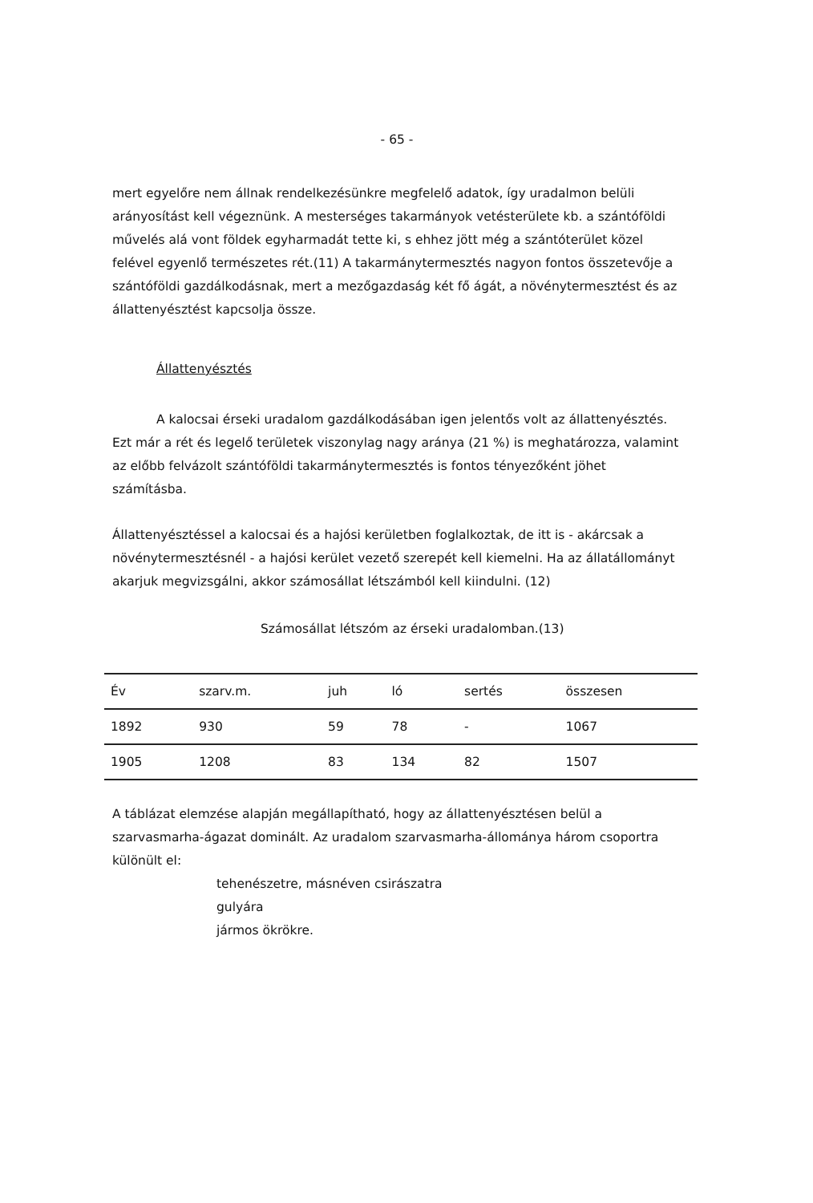- 65 -
mert egyelőre nem állnak rendelkezésünkre megfelelő adatok, így uradalmon belüli arányosítást kell végeznünk. A mesterséges takarmányok vetésterülete kb. a szántóföldi művelés alá vont földek egyharmadát tette ki, s ehhez jött még a szántóterület közel felével egyenlő természetes rét.(11) A takarmánytermesztés nagyon fontos összetevője a szántóföldi gazdálkodásnak, mert a mezőgazdaság két fő ágát, a növénytermesztést és az állattenyésztést kapcsolja össze.
Állattenyésztés
A kalocsai érseki uradalom gazdálkodásában igen jelentős volt az állattenyésztés. Ezt már a rét és legelő területek viszonylag nagy aránya (21 %) is meghatározza, valamint az előbb felvázolt szántóföldi takarmánytermesztés is fontos tényezőként jöhet számításba.
Állattenyésztéssel a kalocsai és a hajósi kerületben foglalkoztak, de itt is - akárcsak a növénytermesztésnél - a hajósi kerület vezető szerepét kell kiemelni. Ha az állatállományt akarjuk megvizsgálni, akkor számosállat létszámból kell kiindulni. (12)
Számosállat létszóm az érseki uradalomban.(13)
| Év | szarv.m. | juh | ló | sertés | összesen |
| --- | --- | --- | --- | --- | --- |
| 1892 | 930 | 59 | 78 | - | 1067 |
| 1905 | 1208 | 83 | 134 | 82 | 1507 |
A táblázat elemzése alapján megállapítható, hogy az állattenyésztésen belül a szarvasmarha-ágazat dominált. Az uradalom szarvasmarha-állománya három csoportra különült el:
tehenészetre, másnéven csirászatra
gulyára
jármos ökrökre.